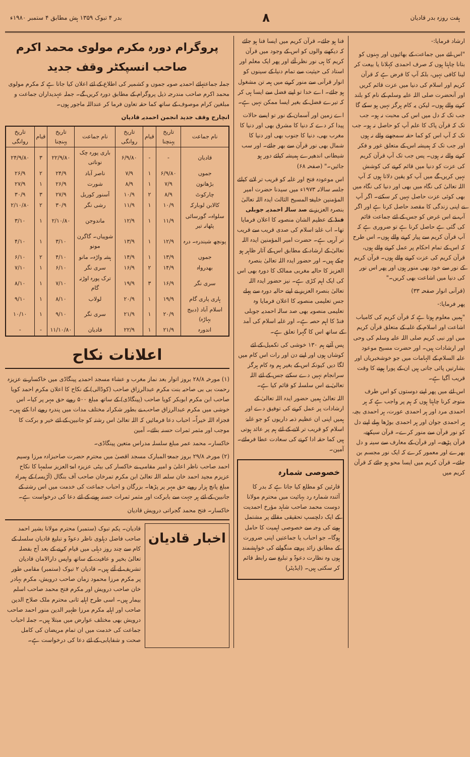ہفت روزہ بدر قادیان ۸ بدر ۴ تبوک ۱۳۵۹ ہش مطابق ۴ ستمبر ۱۹۸۰ء
ارشاد فرمایا:-
"اس لئے میں جماعت کے بھائیوں اور بہنوں کو بتانا چاہتا ہوں کہ صرف احمدی کہلانا یا بیعت کر لینا کافی نہیں، بلکہ آپ کا فرض ہے کہ قرآن کریم اور اسلام کی دنیا میں عزت قائم کریں اور آنحضرت صلی اللہ علیہ وسلم کے نام کو بلند کرنے والے ہوں۔ لیکن یہ کام ہرگز نہیں ہو سکے گا جب تک کہ دل میں اس کی محبت نہ ہو۔ جب تک کہ قرآن پاک کا علم آپ کو حاصل نہ ہو۔ جب تک کہ آپ اس کو کما حقہ سمجھنے والے نہ ہوں اور جب تک کہ ہمیشہ اس کے متعلق غور و فکر کرنے والے نہ ہوں۔ پس جب تک آپ قرآن کریم کی عزت کو دنیا میں قائم کرنے کی کوشش نہیں کریں گے میں آپ کو یقین دلاتا ہوں کہ آپ اللہ تعالیٰ کی نگاہ میں بھی اور دنیا کی نگاہ میں بھی کوئی عزت حاصل نہیں کر سکتے۔ اگر آپ نے اپنی زندگی کا مقصد حاصل کرنا ہے اور اگر آپ نے اس غرض کو جس کے لئے جماعت قائم کی گئی ہے حاصل کرنا ہے تو ضروری ہے کہ آپ قرآن کریم سے پیار کرنے والے ہوں۔ اس طرح کہ اس کے تمام احکام پر عمل کرنے والے ہوں، قرآن کریم کی عزت کرنے والے ہوں۔ قرآن کریم کے نور سے خود بھی منور ہوں اور پھر اس نور کی دنیا میں اشاعت بھی کریں۔"
(قرآنی انوار صفحہ ۳۳)
پھر فرمایا:-
"ہمیں معلوم ہوتا ہے کہ قرآن کریم کی کامیاب اشاعت اور اسلام کے غلبہ کے متعلق قرآن کریم میں اور نبی کریم صلی اللہ علیہ وسلم کی وحی اور ارشادات ہیں۔ اور حضرت مسیح موعود علیہ السلام کے الہامات میں جو خوشخبریاں اور بشارتیں پائی جاتی ہیں ان کے پورا ہونے کا وقت قریب آگیا ہے۔
اس لئے میں پھر اپنے دوستوں کو اس طرف متوجہ کرنا چاہتا ہوں کہ ہم پر واجب ہے کہ ہر احمدی مرد اور ہر احمدی عورت، ہر احمدی بچہ، ہر احمدی جوان اور ہر احمدی بوڑھا پہلے اپنے دل کو نور قرآن سے منور کرے۔ قرآن سیکھے، قرآن پڑھے۔ اور قرآن کے معارف سے سینہ و دل بھرے اور معمور کرے کہ ایک نور مجسم بن جائے۔ قرآن کریم میں ایسا محو ہو جائے کہ قرآن کریم میں
فنا ہو جائے۔ قرآن کریم میں ایسا فنا ہو جائے کہ دیکھنے والوں کو اس کے وجود میں قرآن کریم کا ہی نور نظر آئے اور پھر ایک معلم اور استاد کی حیثیت سے تمام دنیا کے سینوں کو انوار قرآنی سے منور کرنے میں ہمہ تن مشغول ہو جائے۔ اے خدا تو اپنے فضل سے ایسا ہی کر کہ تیرے فضل کے بغیر ایسا ممکن نہیں ہے۔
اے زمین اور آسمان کے نور تو ایسے حالات پیدا کر دے کہ دنیا کا مشرق بھی اور دنیا کا مغرب بھی، دنیا کا جنوب بھی اور دنیا کا شمال بھی نور قرآن سے بھر جائے۔ اور سب شیطانی اندھیرے ہمیشہ کیلئے دور ہو جائیں۔" (صفحہ ۶۸)
اس موعودہ فتح اور غلبہ کو قریب تر لانے کیلئے جلسہ سالانہ ۱۹۷۳ء میں سیدنا حضرت امیر المؤمنین خلیفۃ المسیح الثالث ایدہ اللہ تعالیٰ بنصرہ العزیز نے صد سالہ احمدیہ جوبلی فنڈ کے عظیم الشان منصوبہ کا اعلان فرمایا تھا۔ اب غلبۂ اسلام کی صدی قریب سے قریب تر آرہی ہے۔ حضرت امیر المؤمنین ایدہ اللہ تعالیٰ کے ارشاد کے مطابق اس کے آثار ظاہر ہو چکے ہیں۔ اور حضور ایدہ اللہ تعالیٰ بنصرہ العزیز کا حالیہ مغربی ممالک کا دورہ بھی اس کی ایک اہم کڑی ہے۔ نیز حضور ایدہ اللہ تعالیٰ بنصرہ العزیز نے اپنے حالیہ دورہ سے پہلے جس تعلیمی منصوبہ کا اعلان فرمایا وہ تعلیمی منصوبہ بھی صد سالہ احمدیہ جوبلی فنڈ کا اہم حصہ ہے۔ اور غلبہ اسلام کی آمد کے ساتھ اس کا گہرا تعلق ہے۔
پس آئیے ہم ۱۳۰ خوشی کی تکمیل کے لئے کوشاں ہوں اور اپنے دن اور رات اس کام میں لگا دیں کیونکہ اس کے بغیر ہم وہ کام ہرگز سرانجام نہیں دے سکتے جس کے لئے اللہ تعالیٰ نے اس سلسلہ کو قائم کیا ہے۔
اللہ تعالیٰ ہمیں حضور ایدہ اللہ تعالیٰ کے ارشادات پر عمل کرنے کی توفیق دے اور ہمیں اپنی ان عظیم ذمہ داریوں کو جو غلبۂ اسلام کو قریب تر لانے کے لئے ہم پر عائد ہوتی ہیں کما حقہ ادا کرنے کی سعادت عطا فرمائے۔ آمین۔
خصوصی شمارہ
قارئین کو مطلع کیا جاتا ہے کہ بدر کا آئندہ شمارہ رد بہائیت میں محترم مولانا دوست محمد صاحب شاہد مؤرخ احمدیت کے ایک دلچسپ تحقیقی مقالے پر مشتمل ہونے کی وجہ سے خصوصی اہمیت کا حامل ہوگا۔ جو احباب یا جماعتیں اپنی ضرورت کے مطابق زائد پرچے منگوانے کی خواہشمند ہوں وہ نظارت دعوۃ و تبلیغ سے رابطہ قائم کر سکتی ہیں۔ (ایڈیٹر)
پروگرام دورہ مکرم مولوی محمد اکرم صاحب انسپکٹر وقف جدید
جملہ جماعتہائے احمدیہ صوبہ جموں و کشمیر کی اطلاع کے لئے اعلان کیا جاتا ہے کہ مکرم مولوی محمد اکرم صاحب مندرجہ ذیل پروگرام کے مطابق دورہ کریں گے۔ جملہ عہدیداران جماعت و مبلغین کرام موصوف کے ساتھ کما حقہ تعاون فرما کر عنداللہ ماجور ہوں۔
انچارج وقف جدید انجمن احمدیہ قادیان
| نام جماعت | تاریخ پہنچنا | قیام | تاریخ روانگی | نام جماعت | تاریخ پہنچنا | قیام | تاریخ روانگی |
| --- | --- | --- | --- | --- | --- | --- | --- |
| قادیان | - | - | ۶/۹/۸۰ | باری پورہ چک نوناتی | ۲۲/۹/۸۰ | ۳ | ۲۴/۹/۸۰ |
| جموں | ۶/۹/۸۰ | ۱ | ۷/۹ | ناصر آباد | ۲۴/۹ | ۲ | ۲۶/۹ |
| بڑھانون | ۷/۹ | ۱ | ۸/۹ | شورت | ۲۶/۹ | ۱ | ۲۷/۹ |
| چارکوٹ | ۸/۹ | ۲ | ۱۰/۹ | آسنور کوریل | ۲۷/۹ | ۳ | ۳۰/۹ |
| کالابن لوبارکہ | ۱۰/۹ | ۱ | ۱۱/۹ | رشی نگر | ۳۰/۹ | ۲ | ۲/۱۰/۸۰ |
| سلواہ۔ گورسائی پٹھانہ تیر | ۱۱/۹ | ۱ | ۱۲/۹ | ماندوجن | ۲/۱۰/۸۰ | ۱ | ۳/۱۰ |
| پونچھ شیندرہ۔ درہ | ۱۲/۹ | ۱ | ۱۳/۹ | شوپیاں۔ گاگرن مونو | ۳/۱۰ | ۱ | ۴/۱۰ |
| جموں | ۱۳/۹ | ۱ | ۱۴/۹ | ہشہ واڑہ۔ مانو | ۴/۱۰ | ۲ | ۶/۱۰ |
| بھدرواہ | ۱۴/۹ | ۲ | ۱۶/۹ | سری نگر | ۶/۱۰ | ۱ | ۷/۱۰ |
| سری نگر | ۱۶/۹ | ۳ | ۱۹/۹ | ترک پورہ اوڑنہ گام | ۷/۱۰ | ۱ | ۸/۱۰ |
| ہاری پاری گام | ۱۹/۹ | ۱ | ۲۰/۹ | لولاب | ۸/۱۰ | ۱ | ۹/۱۰ |
| اسلام آباد (دبیج بہاڑہ) | ۲۰/۹ | ۱ | ۲۱/۹ | سری نگر | ۹/۱۰ | ۱ | ۱۰/۱۰ |
| اندورہ | ۲۱/۹ | ۱ | ۲۲/۹ | قادیان | ۱۱/۱۰/۸۰ | - | - |
اعلانات نکاح
(۱) مورخہ ۲۸/۸ بروز اتوار بعد نماز مغرب و عشاء مسجد احمدیہ پینگاڈی میں خاکسار نے عزیزہ رحمت بی بی صاحبہ بنت مکرم عبدالرزاق صاحب (کوڈالی) کے نکاح کا اعلان مکرم احمد کویا صاحب ابن مکرم ابوبکر کویا صاحب (پینگاڈی) کے ساتھ مبلغ ۵۰۰ روپے حق مہر پر کیا۔ اس خوشی میں مکرم عبدالرزاق صاحب نے بطور شکرانہ مختلف مدات میں پندرہ روپے ادا کئے ہیں۔ فجزاہ اللہ خیراً۔ احباب دعا فرمائیں کہ اللہ تعالیٰ اس رشتہ کو جانبین کے لئے خیر و برکت کا موجب اور مثمر ثمرات حسنہ بنائے۔ آمین
خاکسار۔ محمد عمر مبلغ سلسلہ مدراس متعین پینگاڈی۔
(۲) مورخہ ۲۹/۸ بروز جمعۃ المبارک مسجد اقصیٰ میں محترم حضرت صاحبزادہ مرزا وسیم احمد صاحب ناظر اعلیٰ و امیر مقامی نے خاکسار کی بیٹی عزیزہ امۃ العزیز سلمہا کا نکاح عزیزم مجید احمد خان سلمہ اللہ تعالیٰ ابن مکرم تمرخان صاحب آف بنگال (آڑیسہ) کے ہمراہ مبلغ پانچ ہزار روپے حق مہر پر پڑھا۔ بزرگان و احباب جماعت کی خدمت میں اس رشتہ کے جانبین کے لئے ہر جہت سے بابرکت اور مثمر ثمرات حسنہ ہونے کے لئے دعا کی درخواست ہے۔
خاکسار۔ فتح محمد گجراتی درویش قادیان
اخبار قادیان
قادیان۔ یکم تبوک (ستمبر) محترم مولانا بشیر احمد صاحب فاضل دہلوی ناظر دعوۃ و تبلیغ قادیان سلسلہ کے کام سے چند روز دہلی میں قیام کرنے کے بعد آج بفضلہ تعالیٰ بخیر و عافیت کے ساتھ واپس دارالامان قادیان تشریف لے آئے ہیں۔ قادیان ۲ تبوک (ستمبر) مقامی طور پر مکرم مرزا محمود زمان صاحب درویش، مکرم بہادر خان صاحب درویش اور مکرم فتح محمد صاحب اسلم بیمار ہیں۔ اسی طرح اہلیہ ثانی محترم ملک صلاح الدین صاحب اور اہلیہ مکرم مرزا ظہیر الدین منور احمد صاحب درویش بھی مختلف عوارض میں مبتلا ہیں۔ جملہ احباب جماعت کی خدمت میں ان تمام مریضان کی کامل صحت و شفایابی کے لئے دعا کی درخواست ہے۔